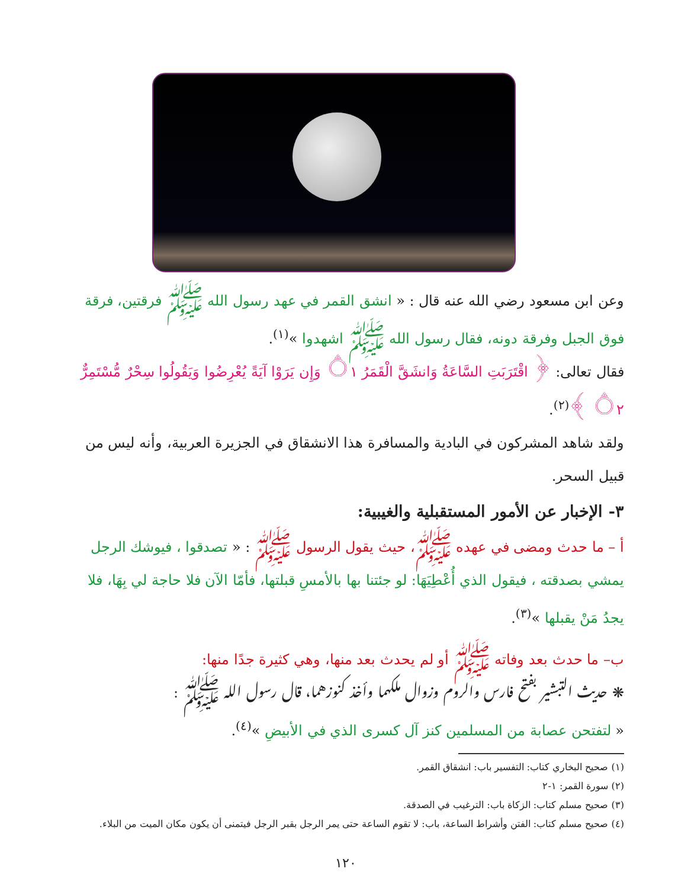وعن ابن مسعود رضي الله عنه قال : « انشق القمر في عهد رسول الله ﷺ فرقتين، فرقة فوق الجبل وفرقة دونه، فقال رسول الله ﷺ اشهدوا »<sup>(١)</sup>.
فقال تعالى: ﴿ اقْتَرَبَتِ السَّاعَةُ وَانشَقَّ الْقَمَرُ ۝١ وَإِن يَرَوْا آيَةً يُعْرِضُوا وَيَقُولُوا سِحْرٌ مُّسْتَمِرٌّ ۝٢ ﴾<sup>(٢)</sup>.
ولقد شاهد المشركون في البادية والمسافرة هذا الانشقاق في الجزيرة العربية، وأنه ليس من قبيل السحر.
٣- الإخبار عن الأمور المستقبلية والغيبية:
أ – ما حدث ومضى في عهده ﷺ، حيث يقول الرسول ﷺ : « تصدقوا ، فيوشك الرجل يمشي بصدقته ، فيقول الذي أُعْطِيَهَا: لو جئتنا بها بالأمسِ قبلتها، فأمّا الآن فلا حاجة لي بِهَا، فلا يجدُ مَنْ يقبلها »<sup>(٣)</sup>.
ب– ما حدث بعد وفاته ﷺ أو لم يحدث بعد منها، وهي كثيرة جدًا منها:
❋ حديث التبشير بفتح فارس والروم وزوال ملكهما وأخذ كنوزهما، قال رسول الله ﷺ :
« لتفتحن عصابة من المسلمين كنز آل كسرى الذي في الأبيضِ »<sup>(٤)</sup>.
(١) صحيح البخاري كتاب: التفسير باب: انشقاق القمر.
(٢) سورة القمر: ١-٢
(٣) صحيح مسلم كتاب: الزكاة باب: الترغيب في الصدقة.
(٤) صحيح مسلم كتاب: الفتن وأشراط الساعة، باب: لا تقوم الساعة حتى يمر الرجل بقبر الرجل فيتمنى أن يكون مكان الميت من البلاء.
١٢٠